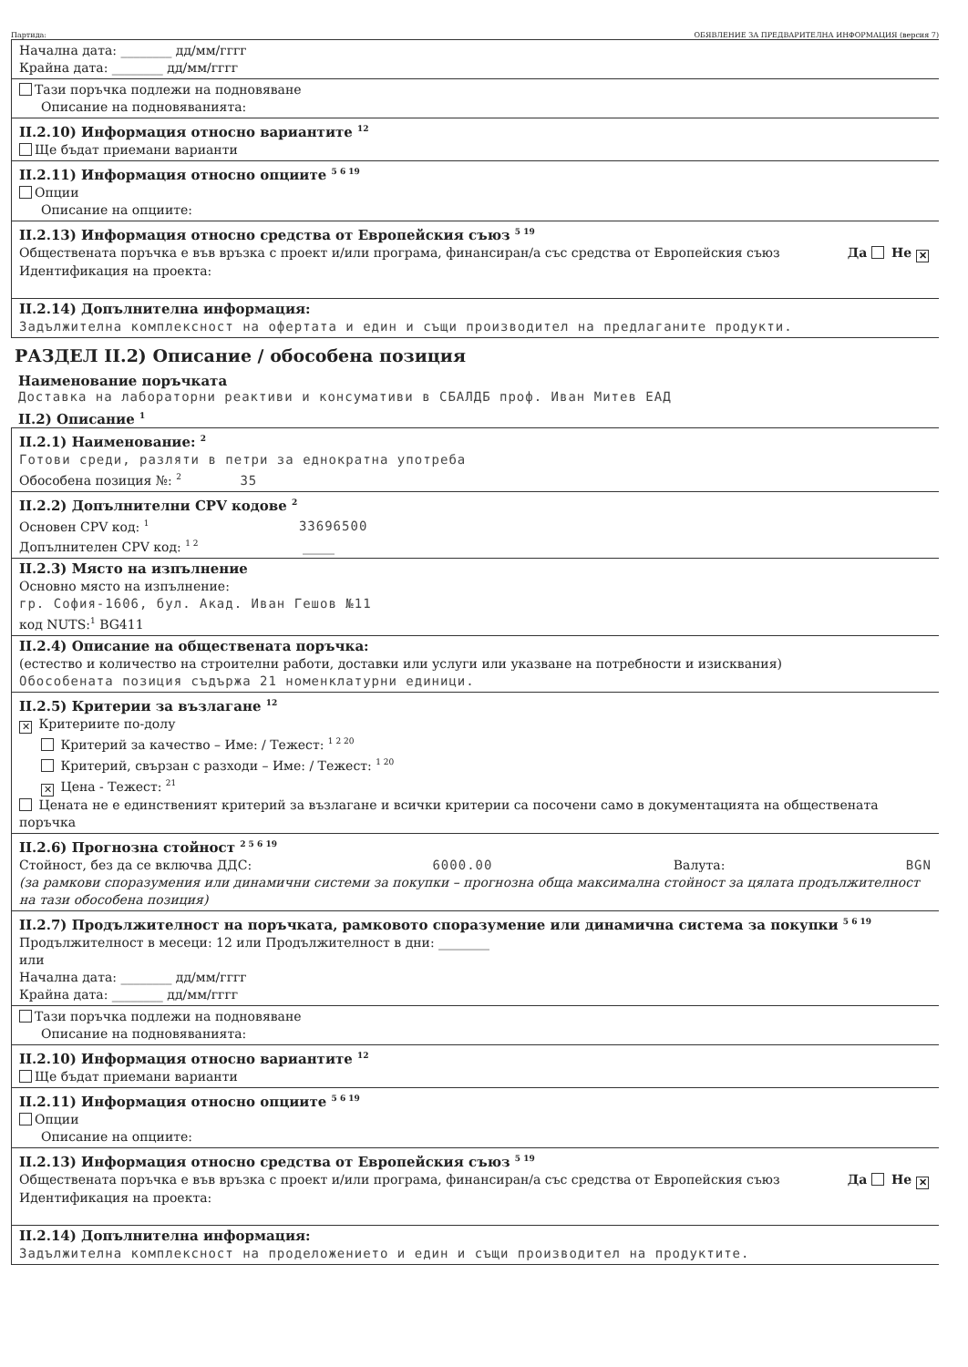Партида: ОБЯВЛЕНИЕ ЗА ПРЕДВАРИТЕЛНА ИНФОРМАЦИЯ (версия 7)
Начална дата: ________ дд/мм/гггг
Крайна дата: ________ дд/мм/гггг
Тази поръчка подлежи на подновяване
Описание на подновяванията:
II.2.10) Информация относно вариантите <sup>12</sup>
Ще бъдат приемани варианти
II.2.11) Информация относно опциите <sup>5 6 19</sup>
Опции
Описание на опциите:
II.2.13) Информация относно средства от Европейския съюз <sup>5 19</sup>
Обществената поръчка е във връзка с проект и/или програма, финансиран/а със средства от Европейския съюз Да Не ✕
Идентификация на проекта:
II.2.14) Допълнителна информация:
Задължителна комплексност на офертата и един и същи производител на предлаганите продукти.
РАЗДЕЛ II.2) Описание / обособена позиция
Наименование поръчката
Доставка на лабораторни реактиви и консумативи в СБАЛДБ проф. Иван Митев ЕАД
II.2) Описание <sup>1</sup>
II.2.1) Наименование: <sup>2</sup>
Готови среди, разляти в петри за еднократна употреба
Обособена позиция №: <sup>2</sup> 35
II.2.2) Допълнителни CPV кодове <sup>2</sup>
Основен CPV код: <sup>1</sup> 33696500
Допълнителен CPV код: <sup>1 2</sup> _____
II.2.3) Място на изпълнение
Основно място на изпълнение:
гр. София-1606, бул. Акад. Иван Гешов №11
код NUTS:<sup>1</sup> BG411
II.2.4) Описание на обществената поръчка:
(естество и количество на строителни работи, доставки или услуги или указване на потребности и изисквания)
Обособената позиция съдържа 21 номенклатурни единици.
II.2.5) Критерии за възлагане <sup>12</sup>
✕ Критериите по-долу
Критерий за качество – Име: / Тежест: <sup>1 2 20</sup>
Критерий, свързан с разходи – Име: / Тежест: <sup>1 20</sup>
✕ Цена - Тежест: <sup>21</sup>
Цената не е единственият критерий за възлагане и всички критерии са посочени само в документацията на обществената поръчка
II.2.6) Прогнозна стойност <sup>2 5 6 19</sup>
Стойност, без да се включва ДДС: 6000.00 Валута: BGN
(за рамкови споразумения или динамични системи за покупки – прогнозна обща максимална стойност за цялата продължителност на тази обособена позиция)
II.2.7) Продължителност на поръчката, рамковото споразумение или динамична система за покупки <sup>5 6 19</sup>
Продължителност в месеци: 12 или Продължителност в дни: ________
или
Начална дата: ________ дд/мм/гггг
Крайна дата: ________ дд/мм/гггг
Тази поръчка подлежи на подновяване
Описание на подновяванията:
II.2.10) Информация относно вариантите <sup>12</sup>
Ще бъдат приемани варианти
II.2.11) Информация относно опциите <sup>5 6 19</sup>
Опции
Описание на опциите:
II.2.13) Информация относно средства от Европейския съюз <sup>5 19</sup>
Обществената поръчка е във връзка с проект и/или програма, финансиран/а със средства от Европейския съюз Да Не ✕
Идентификация на проекта:
II.2.14) Допълнителна информация:
Задължителна комплексност на проделожението и един и същи производител на продуктите.